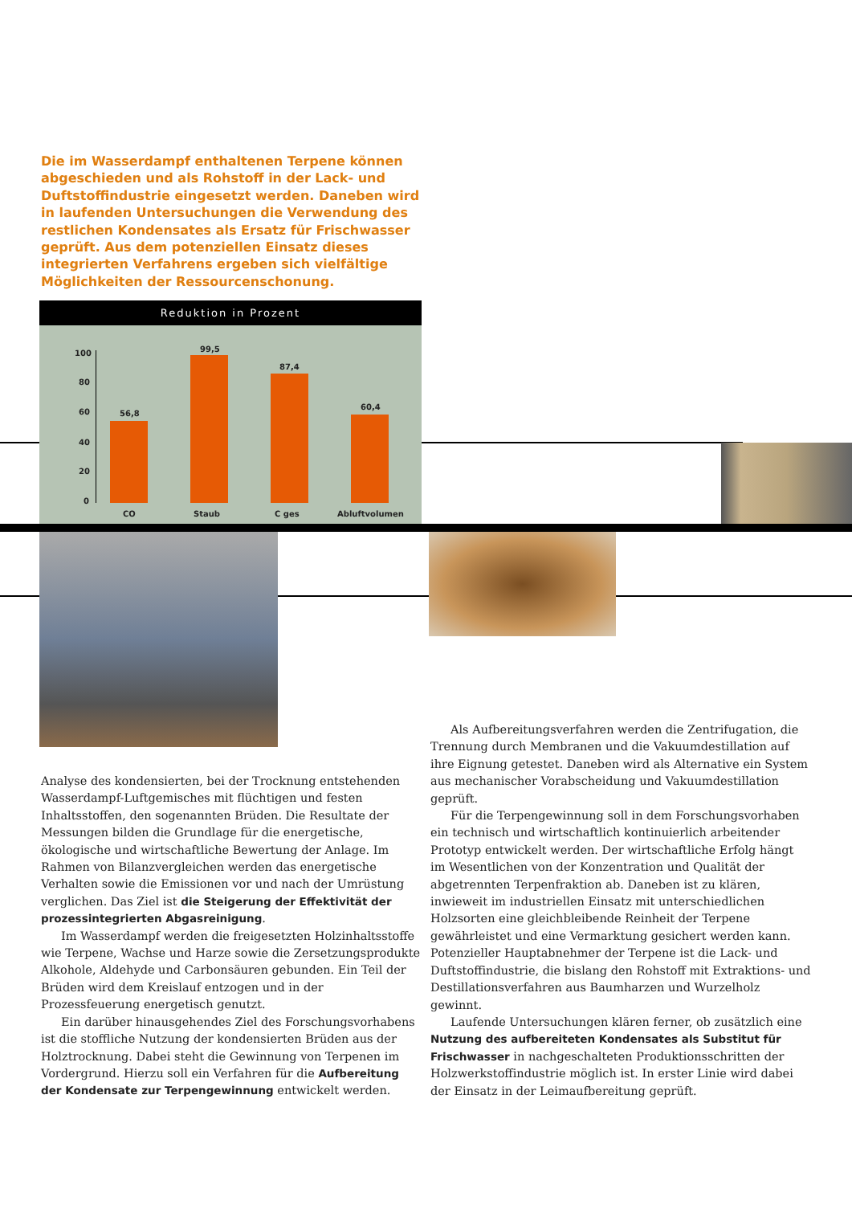Die im Wasserdampf enthaltenen Terpene können abgeschieden und als Rohstoff in der Lack- und Duftstoffindustrie eingesetzt werden. Daneben wird in laufenden Untersuchungen die Verwendung des restlichen Kondensates als Ersatz für Frischwasser geprüft. Aus dem potenziellen Einsatz dieses integrierten Verfahrens ergeben sich vielfältige Möglichkeiten der Ressourcenschonung.
Reduktion in Prozent
100
80
60
40
20
0
56,8
99,5
87,4
60,4
CO Staub C ges Abluftvolumen
Analyse des kondensierten, bei der Trocknung entstehenden Wasserdampf-Luftgemisches mit flüchtigen und festen Inhaltsstoffen, den sogenannten Brüden. Die Resultate der Messungen bilden die Grundlage für die energetische, ökologische und wirtschaftliche Bewertung der Anlage. Im Rahmen von Bilanzvergleichen werden das energetische Verhalten sowie die Emissionen vor und nach der Umrüstung verglichen. Das Ziel ist die Steigerung der Effektivität der prozessintegrierten Abgasreinigung.
Im Wasserdampf werden die freigesetzten Holzinhaltsstoffe wie Terpene, Wachse und Harze sowie die Zersetzungsprodukte Alkohole, Aldehyde und Carbonsäuren gebunden. Ein Teil der Brüden wird dem Kreislauf entzogen und in der Prozessfeuerung energetisch genutzt.
Ein darüber hinausgehendes Ziel des Forschungsvorhabens ist die stoffliche Nutzung der kondensierten Brüden aus der Holztrocknung. Dabei steht die Gewinnung von Terpenen im Vordergrund. Hierzu soll ein Verfahren für die Aufbereitung der Kondensate zur Terpengewinnung entwickelt werden.
Als Aufbereitungsverfahren werden die Zentrifugation, die Trennung durch Membranen und die Vakuumdestillation auf ihre Eignung getestet. Daneben wird als Alternative ein System aus mechanischer Vorabscheidung und Vakuumdestillation geprüft.
Für die Terpengewinnung soll in dem Forschungsvorhaben ein technisch und wirtschaftlich kontinuierlich arbeitender Prototyp entwickelt werden. Der wirtschaftliche Erfolg hängt im Wesentlichen von der Konzentration und Qualität der abgetrennten Terpenfraktion ab. Daneben ist zu klären, inwieweit im industriellen Einsatz mit unterschiedlichen Holzsorten eine gleichbleibende Reinheit der Terpene gewährleistet und eine Vermarktung gesichert werden kann. Potenzieller Hauptabnehmer der Terpene ist die Lack- und Duftstoffindustrie, die bislang den Rohstoff mit Extraktions- und Destillationsverfahren aus Baumharzen und Wurzelholz gewinnt.
Laufende Untersuchungen klären ferner, ob zusätzlich eine Nutzung des aufbereiteten Kondensates als Substitut für Frischwasser in nachgeschalteten Produktionsschritten der Holzwerkstoffindustrie möglich ist. In erster Linie wird dabei der Einsatz in der Leimaufbereitung geprüft.